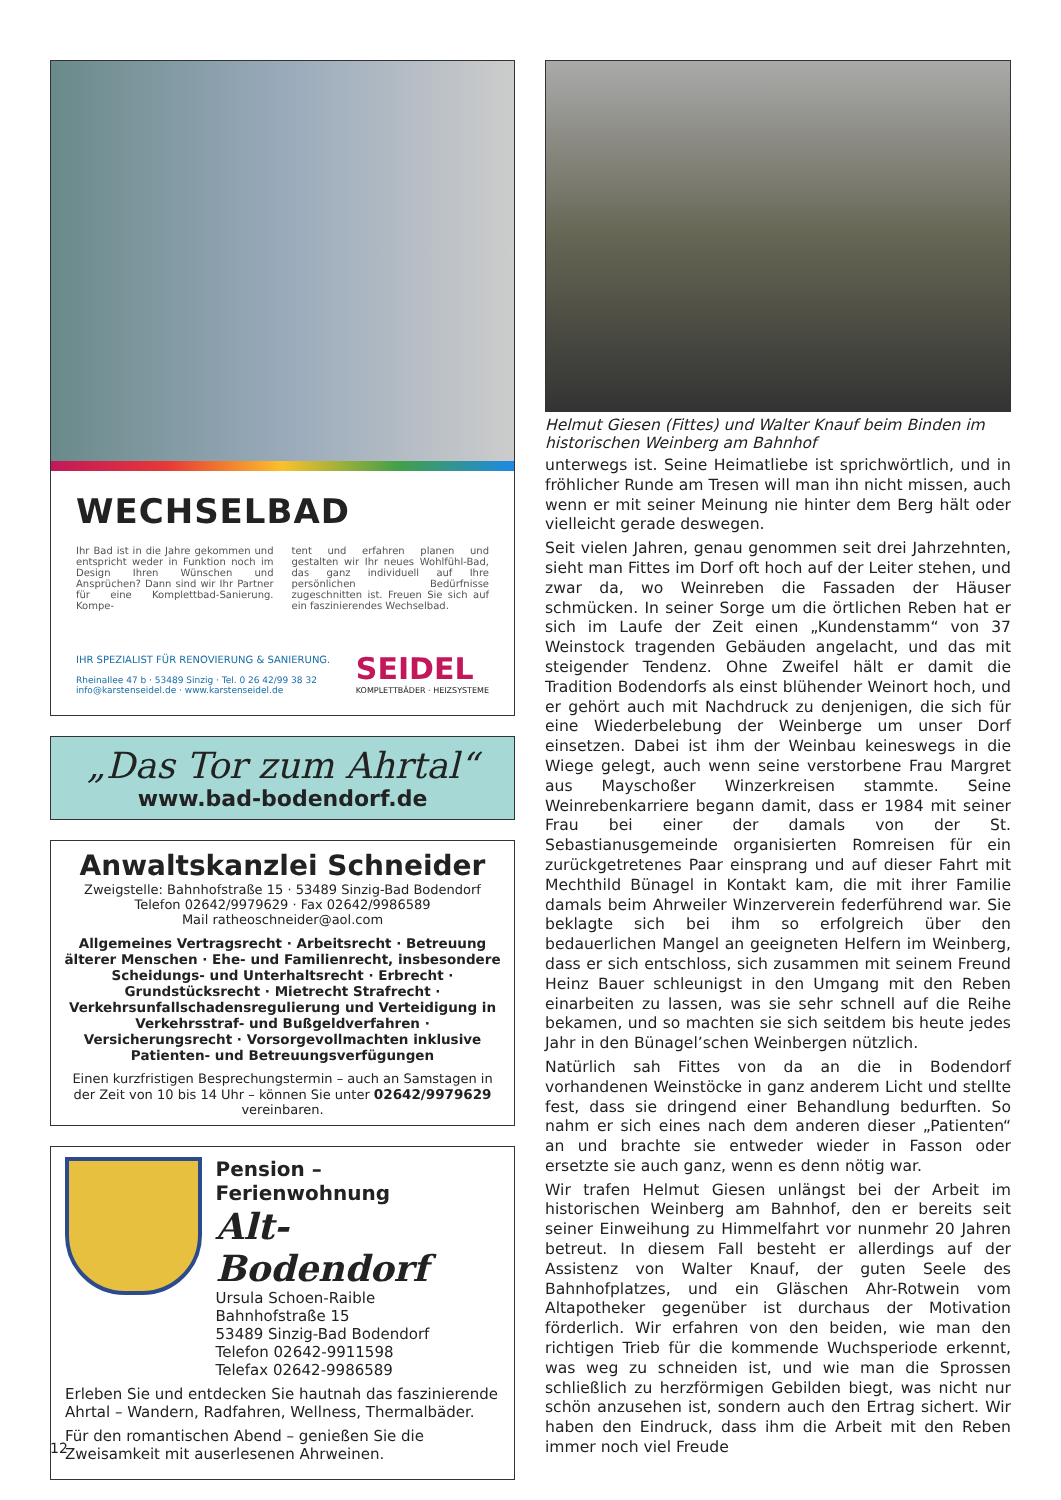WECHSELBAD
Ihr Bad ist in die Jahre gekommen und entspricht weder in Funktion noch im Design Ihren Wünschen und Ansprüchen? Dann sind wir Ihr Partner für eine Komplettbad-Sanierung. Kompe-
tent und erfahren planen und gestalten wir Ihr neues Wohlfühl-Bad, das ganz individuell auf Ihre persönlichen Bedürfnisse zugeschnitten ist. Freuen Sie sich auf ein faszinierendes Wechselbad.
IHR SPEZIALIST FÜR RENOVIERUNG & SANIERUNG.
Rheinallee 47 b · 53489 Sinzig · Tel. 0 26 42/99 38 32
info@karstenseidel.de · www.karstenseidel.de
SEIDEL
KOMPLETTBÄDER · HEIZSYSTEME
„Das Tor zum Ahrtal“
www.bad-bodendorf.de
Anwaltskanzlei Schneider
Zweigstelle: Bahnhofstraße 15 · 53489 Sinzig-Bad Bodendorf
Telefon 02642/9979629 · Fax 02642/9986589
Mail ratheoschneider@aol.com
Allgemeines Vertragsrecht · Arbeitsrecht · Betreuung älterer Menschen · Ehe- und Familienrecht, insbesondere Scheidungs- und Unterhaltsrecht · Erbrecht · Grundstücksrecht · Mietrecht Strafrecht · Verkehrsunfallschadensregulierung und Verteidigung in Verkehrsstraf- und Bußgeldverfahren · Versicherungsrecht · Vorsorgevollmachten inklusive Patienten- und Betreuungsverfügungen
Einen kurzfristigen Besprechungstermin – auch an Samstagen in der Zeit von 10 bis 14 Uhr – können Sie unter 02642/9979629 vereinbaren.
Pension – Ferienwohnung
Alt-Bodendorf
Ursula Schoen-Raible
Bahnhofstraße 15
53489 Sinzig-Bad Bodendorf
Telefon 02642-9911598
Telefax 02642-9986589
Erleben Sie und entdecken Sie hautnah das faszinierende Ahrtal – Wandern, Radfahren, Wellness, Thermalbäder.
Für den romantischen Abend – genießen Sie die Zweisamkeit mit auserlesenen Ahrweinen.
Helmut Giesen (Fittes) und Walter Knauf beim Binden im historischen Weinberg am Bahnhof
unterwegs ist. Seine Heimatliebe ist sprichwörtlich, und in fröhlicher Runde am Tresen will man ihn nicht missen, auch wenn er mit seiner Meinung nie hinter dem Berg hält oder vielleicht gerade deswegen.
Seit vielen Jahren, genau genommen seit drei Jahrzehnten, sieht man Fittes im Dorf oft hoch auf der Leiter stehen, und zwar da, wo Weinreben die Fassaden der Häuser schmücken. In seiner Sorge um die örtlichen Reben hat er sich im Laufe der Zeit einen „Kundenstamm“ von 37 Weinstock tragenden Gebäuden angelacht, und das mit steigender Tendenz. Ohne Zweifel hält er damit die Tradition Bodendorfs als einst blühender Weinort hoch, und er gehört auch mit Nachdruck zu denjenigen, die sich für eine Wiederbelebung der Weinberge um unser Dorf einsetzen. Dabei ist ihm der Weinbau keineswegs in die Wiege gelegt, auch wenn seine verstorbene Frau Margret aus Mayschoßer Winzerkreisen stammte. Seine Weinrebenkarriere begann damit, dass er 1984 mit seiner Frau bei einer der damals von der St. Sebastianusgemeinde organisierten Romreisen für ein zurückgetretenes Paar einsprang und auf dieser Fahrt mit Mechthild Bünagel in Kontakt kam, die mit ihrer Familie damals beim Ahrweiler Winzerverein federführend war. Sie beklagte sich bei ihm so erfolgreich über den bedauerlichen Mangel an geeigneten Helfern im Weinberg, dass er sich entschloss, sich zusammen mit seinem Freund Heinz Bauer schleunigst in den Umgang mit den Reben einarbeiten zu lassen, was sie sehr schnell auf die Reihe bekamen, und so machten sie sich seitdem bis heute jedes Jahr in den Bünagel’schen Weinbergen nützlich.
Natürlich sah Fittes von da an die in Bodendorf vorhandenen Weinstöcke in ganz anderem Licht und stellte fest, dass sie dringend einer Behandlung bedurften. So nahm er sich eines nach dem anderen dieser „Patienten“ an und brachte sie entweder wieder in Fasson oder ersetzte sie auch ganz, wenn es denn nötig war.
Wir trafen Helmut Giesen unlängst bei der Arbeit im historischen Weinberg am Bahnhof, den er bereits seit seiner Einweihung zu Himmelfahrt vor nunmehr 20 Jahren betreut. In diesem Fall besteht er allerdings auf der Assistenz von Walter Knauf, der guten Seele des Bahnhofplatzes, und ein Gläschen Ahr-Rotwein vom Altapotheker gegenüber ist durchaus der Motivation förderlich. Wir erfahren von den beiden, wie man den richtigen Trieb für die kommende Wuchsperiode erkennt, was weg zu schneiden ist, und wie man die Sprossen schließlich zu herzförmigen Gebilden biegt, was nicht nur schön anzusehen ist, sondern auch den Ertrag sichert. Wir haben den Eindruck, dass ihm die Arbeit mit den Reben immer noch viel Freude
12